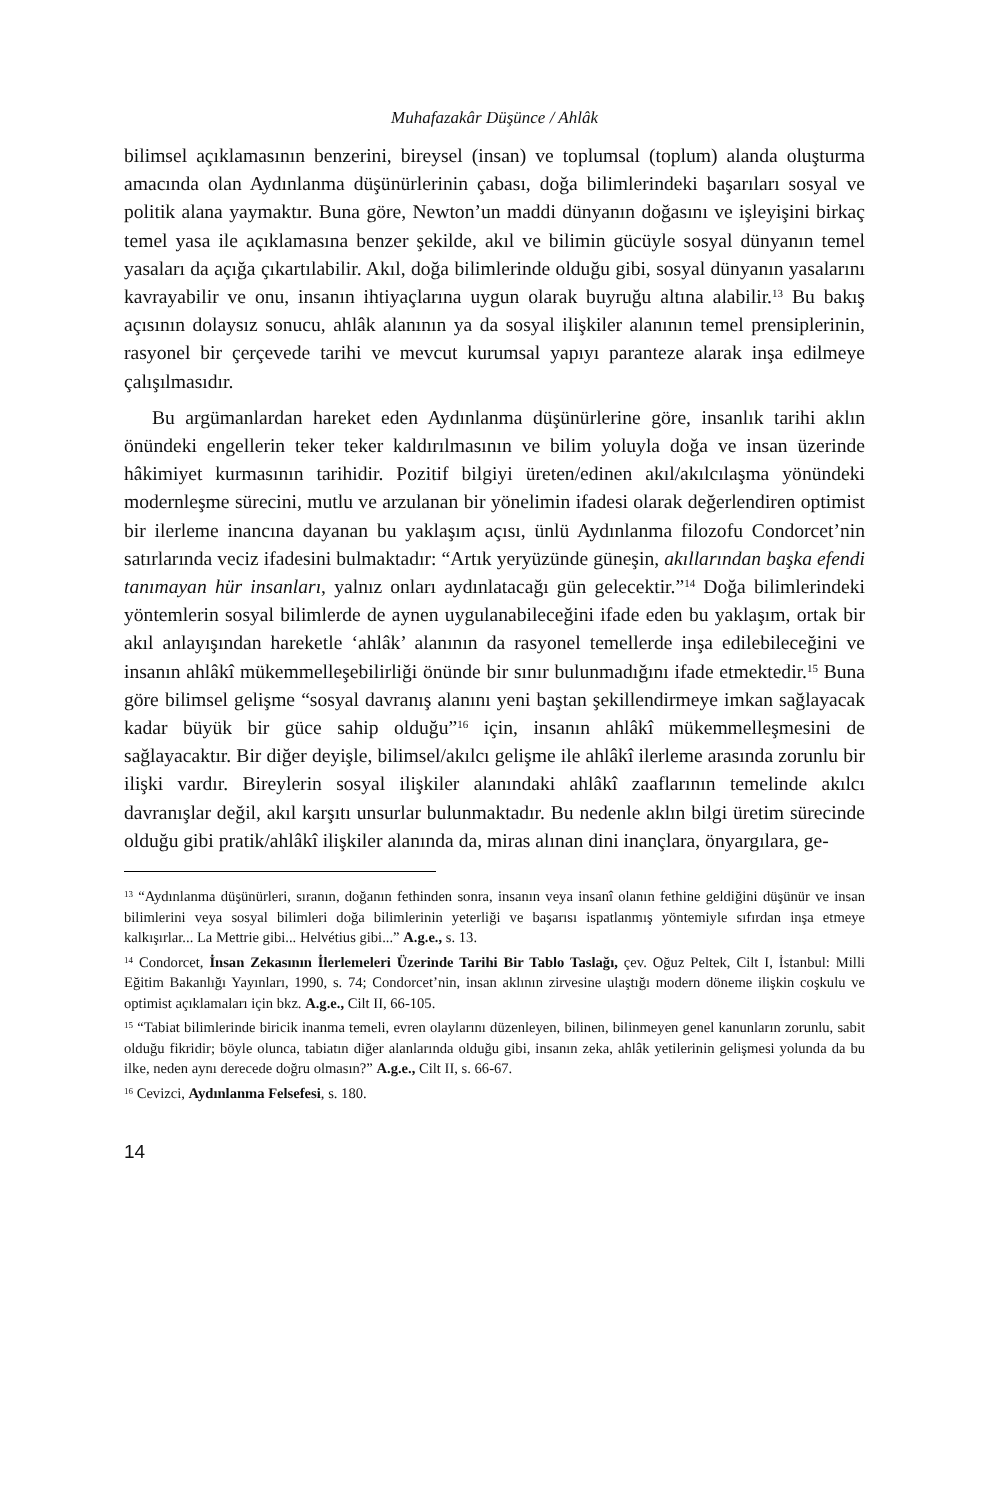Muhafazakâr Düşünce / Ahlâk
bilimsel açıklamasının benzerini, bireysel (insan) ve toplumsal (toplum) alanda oluşturma amacında olan Aydınlanma düşünürlerinin çabası, doğa bilimlerindeki başarıları sosyal ve politik alana yaymaktır. Buna göre, Newton’un maddi dünyanın doğasını ve işleyişini birkaç temel yasa ile açıklamasına benzer şekilde, akıl ve bilimin gücüyle sosyal dünyanın temel yasaları da açığa çıkartılabilir. Akıl, doğa bilimlerinde olduğu gibi, sosyal dünyanın yasalarını kavrayabilir ve onu, insanın ihtiyaçlarına uygun olarak buyruğu altına alabilir.<sup>13</sup> Bu bakış açısının dolaysız sonucu, ahlâk alanının ya da sosyal ilişkiler alanının temel prensiplerinin, rasyonel bir çerçevede tarihi ve mevcut kurumsal yapıyı paranteze alarak inşa edilmeye çalışılmasıdır.
Bu argümanlardan hareket eden Aydınlanma düşünürlerine göre, insanlık tarihi aklın önündeki engellerin teker teker kaldırılmasının ve bilim yoluyla doğa ve insan üzerinde hâkimiyet kurmasının tarihidir. Pozitif bilgiyi üreten/edinen akıl/akılcılaşma yönündeki modernleşme sürecini, mutlu ve arzulanan bir yönelimin ifadesi olarak değerlendiren optimist bir ilerleme inancına dayanan bu yaklaşım açısı, ünlü Aydınlanma filozofu Condorcet’nin satırlarında veciz ifadesini bulmaktadır: “Artık yeryüzünde güneşin, akıllarından başka efendi tanımayan hür insanları, yalnız onları aydınlatacağı gün gelecektir.”<sup>14</sup> Doğa bilimlerindeki yöntemlerin sosyal bilimlerde de aynen uygulanabileceğini ifade eden bu yaklaşım, ortak bir akıl anlayışından hareketle ‘ahlâk’ alanının da rasyonel temellerde inşa edilebileceğini ve insanın ahlâkî mükemmelleşebilirliği önünde bir sınır bulunmadığını ifade etmektedir.<sup>15</sup> Buna göre bilimsel gelişme “sosyal davranış alanını yeni baştan şekillendirmeye imkan sağlayacak kadar büyük bir güce sahip olduğu”<sup>16</sup> için, insanın ahlâkî mükemmelleşmesini de sağlayacaktır. Bir diğer deyişle, bilimsel/akılcı gelişme ile ahlâkî ilerleme arasında zorunlu bir ilişki vardır. Bireylerin sosyal ilişkiler alanındaki ahlâkî zaaflarının temelinde akılcı davranışlar değil, akıl karşıtı unsurlar bulunmaktadır. Bu nedenle aklın bilgi üretim sürecinde olduğu gibi pratik/ahlâkî ilişkiler alanında da, miras alınan dini inançlara, önyargılara, ge-
<sup>13</sup> “Aydınlanma düşünürleri, sıranın, doğanın fethinden sonra, insanın veya insanî olanın fethine geldiğini düşünür ve insan bilimlerini veya sosyal bilimleri doğa bilimlerinin yeterliği ve başarısı ispatlanmış yöntemiyle sıfırdan inşa etmeye kalkışırlar... La Mettrie gibi... Helvétius gibi...” A.g.e., s. 13.
<sup>14</sup> Condorcet, İnsan Zekasının İlerlemeleri Üzerinde Tarihi Bir Tablo Taslağı, çev. Oğuz Peltek, Cilt I, İstanbul: Milli Eğitim Bakanlığı Yayınları, 1990, s. 74; Condorcet’nin, insan aklının zirvesine ulaştığı modern döneme ilişkin coşkulu ve optimist açıklamaları için bkz. A.g.e., Cilt II, 66-105.
<sup>15</sup> “Tabiat bilimlerinde biricik inanma temeli, evren olaylarını düzenleyen, bilinen, bilinmeyen genel kanunların zorunlu, sabit olduğu fikridir; böyle olunca, tabiatın diğer alanlarında olduğu gibi, insanın zeka, ahlâk yetilerinin gelişmesi yolunda da bu ilke, neden aynı derecede doğru olmasın?” A.g.e., Cilt II, s. 66-67.
<sup>16</sup> Cevizci, Aydınlanma Felsefesi, s. 180.
14